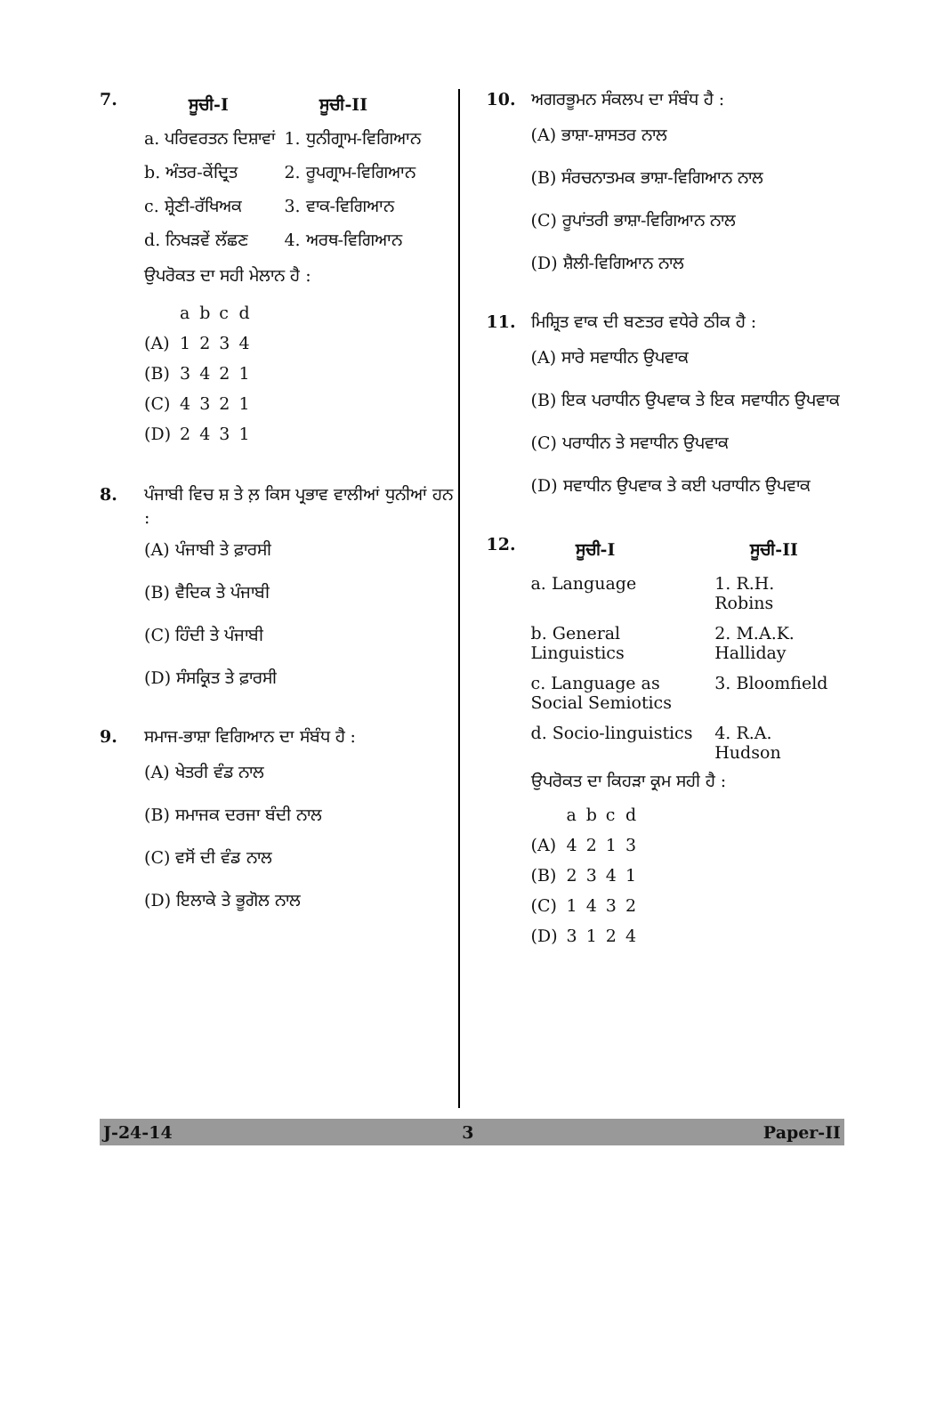7.
| ਸੂਚੀ-I | ਸੂਚੀ-II |
| --- | --- |
| a. ਪਰਿਵਰਤਨ ਦਿਸ਼ਾਵਾਂ | 1. ਧੁਨੀਗ੍ਰਾਮ-ਵਿਗਿਆਨ |
| b. ਅੰਤਰ-ਕੇਂਦ੍ਰਿਤ | 2. ਰੂਪਗ੍ਰਾਮ-ਵਿਗਿਆਨ |
| c. ਸ਼੍ਰੇਣੀ-ਰੱਖਿਅਕ | 3. ਵਾਕ-ਵਿਗਿਆਨ |
| d. ਨਿਖੜਵੇਂ ਲੱਛਣ | 4. ਅਰਥ-ਵਿਗਿਆਨ |
ਉਪਰੋਕਤ ਦਾ ਸਹੀ ਮੇਲਾਨ ਹੈ :
| | a | b | c | d |
| (A) | 1 | 2 | 3 | 4 |
| (B) | 3 | 4 | 2 | 1 |
| (C) | 4 | 3 | 2 | 1 |
| (D) | 2 | 4 | 3 | 1 |
8. ਪੰਜਾਬੀ ਵਿਚ ਸ਼ ਤੇ ਲ਼ ਕਿਸ ਪ੍ਰਭਾਵ ਵਾਲੀਆਂ ਧੁਨੀਆਂ ਹਨ :
(A) ਪੰਜਾਬੀ ਤੇ ਫ਼ਾਰਸੀ
(B) ਵੈਦਿਕ ਤੇ ਪੰਜਾਬੀ
(C) ਹਿੰਦੀ ਤੇ ਪੰਜਾਬੀ
(D) ਸੰਸਕ੍ਰਿਤ ਤੇ ਫ਼ਾਰਸੀ
9. ਸਮਾਜ-ਭਾਸ਼ਾ ਵਿਗਿਆਨ ਦਾ ਸੰਬੰਧ ਹੈ :
(A) ਖੇਤਰੀ ਵੰਡ ਨਾਲ
(B) ਸਮਾਜਕ ਦਰਜਾ ਬੰਦੀ ਨਾਲ
(C) ਵਸੋਂ ਦੀ ਵੰਡ ਨਾਲ
(D) ਇਲਾਕੇ ਤੇ ਭੂਗੋਲ ਨਾਲ
10. ਅਗਰਭੂਮਨ ਸੰਕਲਪ ਦਾ ਸੰਬੰਧ ਹੈ :
(A) ਭਾਸ਼ਾ-ਸ਼ਾਸਤਰ ਨਾਲ
(B) ਸੰਰਚਨਾਤਮਕ ਭਾਸ਼ਾ-ਵਿਗਿਆਨ ਨਾਲ
(C) ਰੂਪਾਂਤਰੀ ਭਾਸ਼ਾ-ਵਿਗਿਆਨ ਨਾਲ
(D) ਸ਼ੈਲੀ-ਵਿਗਿਆਨ ਨਾਲ
11. ਮਿਸ਼੍ਰਿਤ ਵਾਕ ਦੀ ਬਣਤਰ ਵਧੇਰੇ ਠੀਕ ਹੈ :
(A) ਸਾਰੇ ਸਵਾਧੀਨ ਉਪਵਾਕ
(B) ਇਕ ਪਰਾਧੀਨ ਉਪਵਾਕ ਤੇ ਇਕ ਸਵਾਧੀਨ ਉਪਵਾਕ
(C) ਪਰਾਧੀਨ ਤੇ ਸਵਾਧੀਨ ਉਪਵਾਕ
(D) ਸਵਾਧੀਨ ਉਪਵਾਕ ਤੇ ਕਈ ਪਰਾਧੀਨ ਉਪਵਾਕ
12.
| ਸੂਚੀ-I | ਸੂਚੀ-II |
| --- | --- |
| a. Language | 1. R.H. Robins |
| b. General Linguistics | 2. M.A.K. Halliday |
| c. Language as Social Semiotics | 3. Bloomfield |
| d. Socio-linguistics | 4. R.A. Hudson |
ਉਪਰੋਕਤ ਦਾ ਕਿਹੜਾ ਕ੍ਰਮ ਸਹੀ ਹੈ :
| | a | b | c | d |
| (A) | 4 | 2 | 1 | 3 |
| (B) | 2 | 3 | 4 | 1 |
| (C) | 1 | 4 | 3 | 2 |
| (D) | 3 | 1 | 2 | 4 |
J-24-14 3 Paper-II